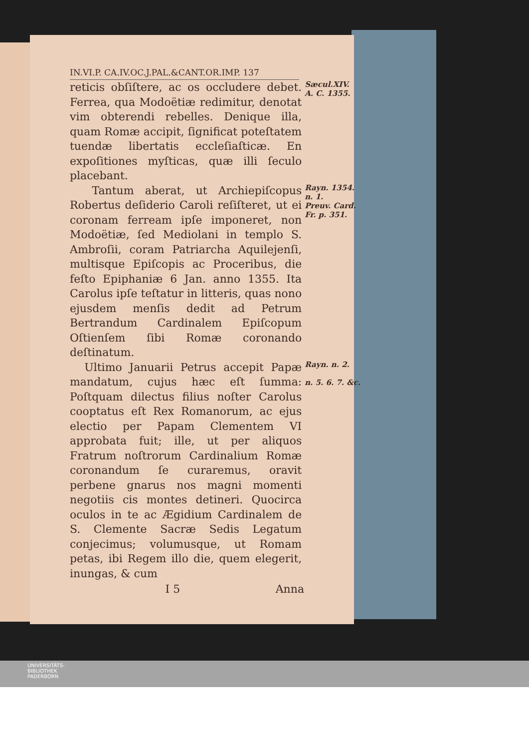IN.VI.P. CA.IV.OC.J.PAL.&CANT.OR.IMP. 137
reticis obſiſtere, ac os occludere debet. Ferrea, qua Modoëtiæ redimitur, denotat vim obterendi rebelles. Denique illa, quam Romæ accipit, ſignificat poteſtatem tuendæ libertatis eccleſiaſticæ. En expoſitiones myſticas, quæ illi ſeculo placebant.
Sæcul.XIV.
A. C. 1355.
Tantum aberat, ut Archiepiſcopus Robertus deſiderio Caroli reſiſteret, ut ei coronam ferream ipſe imponeret, non Modoëtiæ, ſed Mediolani in templo S. Ambroſii, coram Patriarcha Aquilejenſi, multisque Epiſcopis ac Proceribus, die feſto Epiphaniæ 6 Jan. anno 1355. Ita Carolus ipſe teſtatur in litteris, quas nono ejusdem menſis dedit ad Petrum Bertrandum Cardinalem Epiſcopum Oſtienſem ſibi Romæ coronando deſtinatum.
Rayn. 1354.
n. 1.
Preuv. Card.
Fr. p. 351.
Ultimo Januarii Petrus accepit Papæ mandatum, cujus hæc eſt ſumma: Poſtquam dilectus filius noſter Carolus cooptatus eſt Rex Romanorum, ac ejus electio per Papam Clementem VI approbata fuit; ille, ut per aliquos Fratrum noſtrorum Cardinalium Romæ coronandum ſe curaremus, oravit perbene gnarus nos magni momenti negotiis cis montes detineri. Quocirca oculos in te ac Ægidium Cardinalem de S. Clemente Sacræ Sedis Legatum conjecimus; volumusque, ut Romam petas, ibi Regem illo die, quem elegerit, inungas, & cum
Rayn. n. 2.
n. 5. 6. 7. &c.
I 5 Anna
UNIVERSITÄTS-
BIBLIOTHEK
PADERBORN